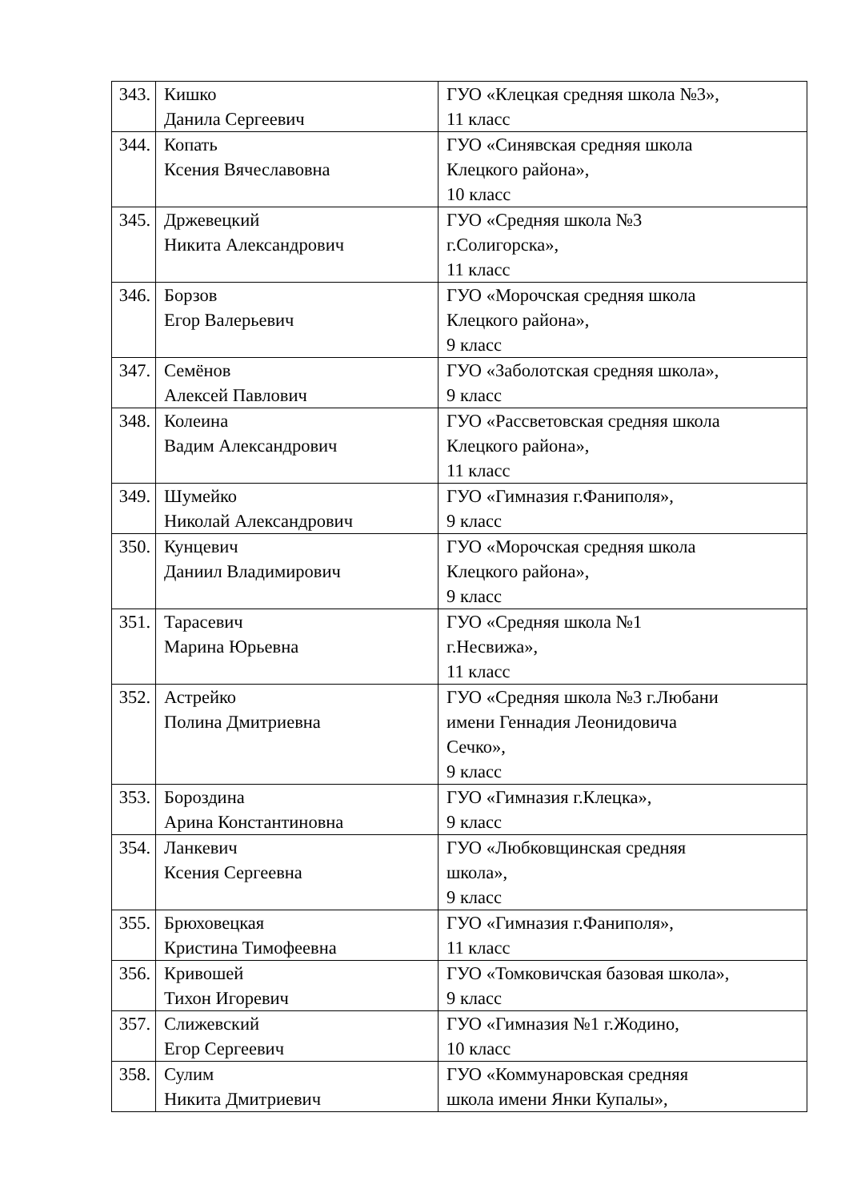| 343. | Кишко Данила Сергеевич | ГУО «Клецкая средняя школа №3», 11 класс |
| 344. | Копать Ксения Вячеславовна | ГУО «Синявская средняя школа Клецкого района», 10 класс |
| 345. | Држевецкий Никита Александрович | ГУО «Средняя школа №3 г.Солигорска», 11 класс |
| 346. | Борзов Егор Валерьевич | ГУО «Морочская средняя школа Клецкого района», 9 класс |
| 347. | Семёнов Алексей Павлович | ГУО «Заболотская средняя школа», 9 класс |
| 348. | Колеина Вадим Александрович | ГУО «Рассветовская средняя школа Клецкого района», 11 класс |
| 349. | Шумейко Николай Александрович | ГУО «Гимназия г.Фаниполя», 9 класс |
| 350. | Кунцевич Даниил Владимирович | ГУО «Морочская средняя школа Клецкого района», 9 класс |
| 351. | Тарасевич Марина Юрьевна | ГУО «Средняя школа №1 г.Несвижа», 11 класс |
| 352. | Астрейко Полина Дмитриевна | ГУО «Средняя школа №3 г.Любани имени Геннадия Леонидовича Сечко», 9 класс |
| 353. | Бороздина Арина Константиновна | ГУО «Гимназия г.Клецка», 9 класс |
| 354. | Ланкевич Ксения Сергеевна | ГУО «Любковщинская средняя школа», 9 класс |
| 355. | Брюховецкая Кристина Тимофеевна | ГУО «Гимназия г.Фаниполя», 11 класс |
| 356. | Кривошей Тихон Игоревич | ГУО «Томковичская базовая школа», 9 класс |
| 357. | Слижевский Егор Сергеевич | ГУО «Гимназия №1 г.Жодино, 10 класс |
| 358. | Сулим Никита Дмитриевич | ГУО «Коммунаровская средняя школа имени Янки Купалы», |